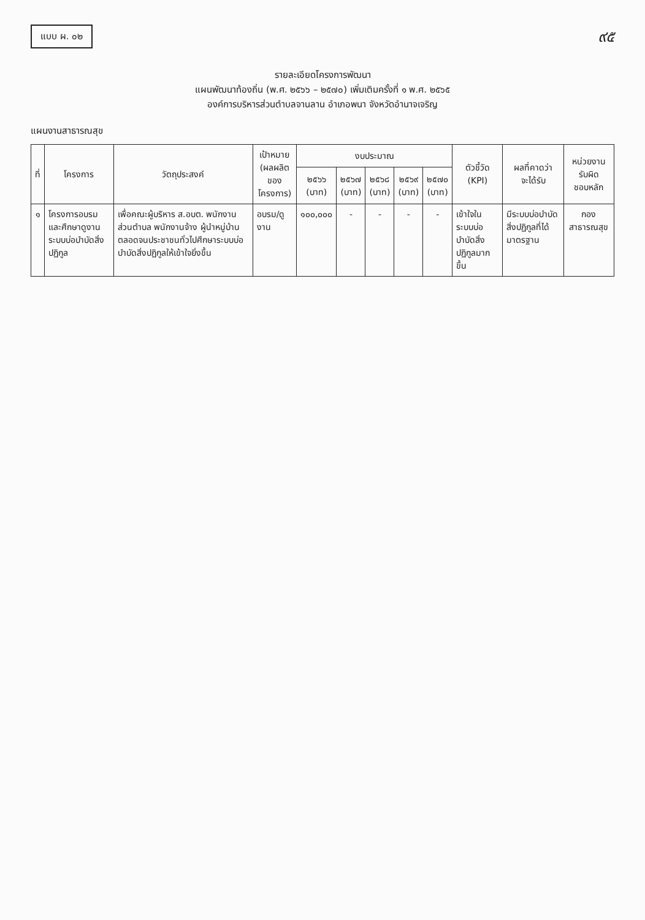แบบ ผ. ๐๒
๙๕
รายละเอียดโครงการพัฒนา
แผนพัฒนาท้องถิ่น (พ.ศ. ๒๕๖๖ – ๒๕๗๐) เพิ่มเติมครั้งที่ ๑ พ.ศ. ๒๕๖๕
องค์การบริหารส่วนตำบลจานลาน อำเภอพนา จังหวัดอำนาจเจริญ
แผนงานสาธารณสุข
| ที่ | โครงการ | วัตถุประสงค์ | เป้าหมาย (ผลผลิตของ โครงการ) | งบประมาณ | | | | | ตัวชี้วัด (KPI) | ผลที่คาดว่า จะได้รับ | หน่วยงานรับผิด ชอบหลัก |
| --- | --- | --- | --- | --- | --- | --- | --- | --- | --- | --- | --- |
| | | | | ๒๕๖๖ (บาท) | ๒๕๖๗ (บาท) | ๒๕๖๘ (บาท) | ๒๕๖๙ (บาท) | ๒๕๗๐ (บาท) | | | |
| ๑ | โครงการอบรมและศึกษาดูงานระบบบ่อบำบัดสิ่งปฏิกูล | เพื่อคณะผู้บริหาร ส.อบต. พนักงานส่วนตำบล พนักงานจ้าง ผู้นำหมู่บ้าน ตลอดจนประชาชนทั่วไปศึกษาระบบบ่อบำบัดสิ่งปฏิกูลให้เข้าใจยิ่งขึ้น | อบรม/ดูงาน | ๑๐๐,๐๐๐ | - | - | - | - | เข้าใจในระบบบ่อบำบัดสิ่งปฏิกูลมากขึ้น | มีระบบบ่อบำบัดสิ่งปฏิกูลที่ได้มาตรฐาน | กอง สาธารณสุข |